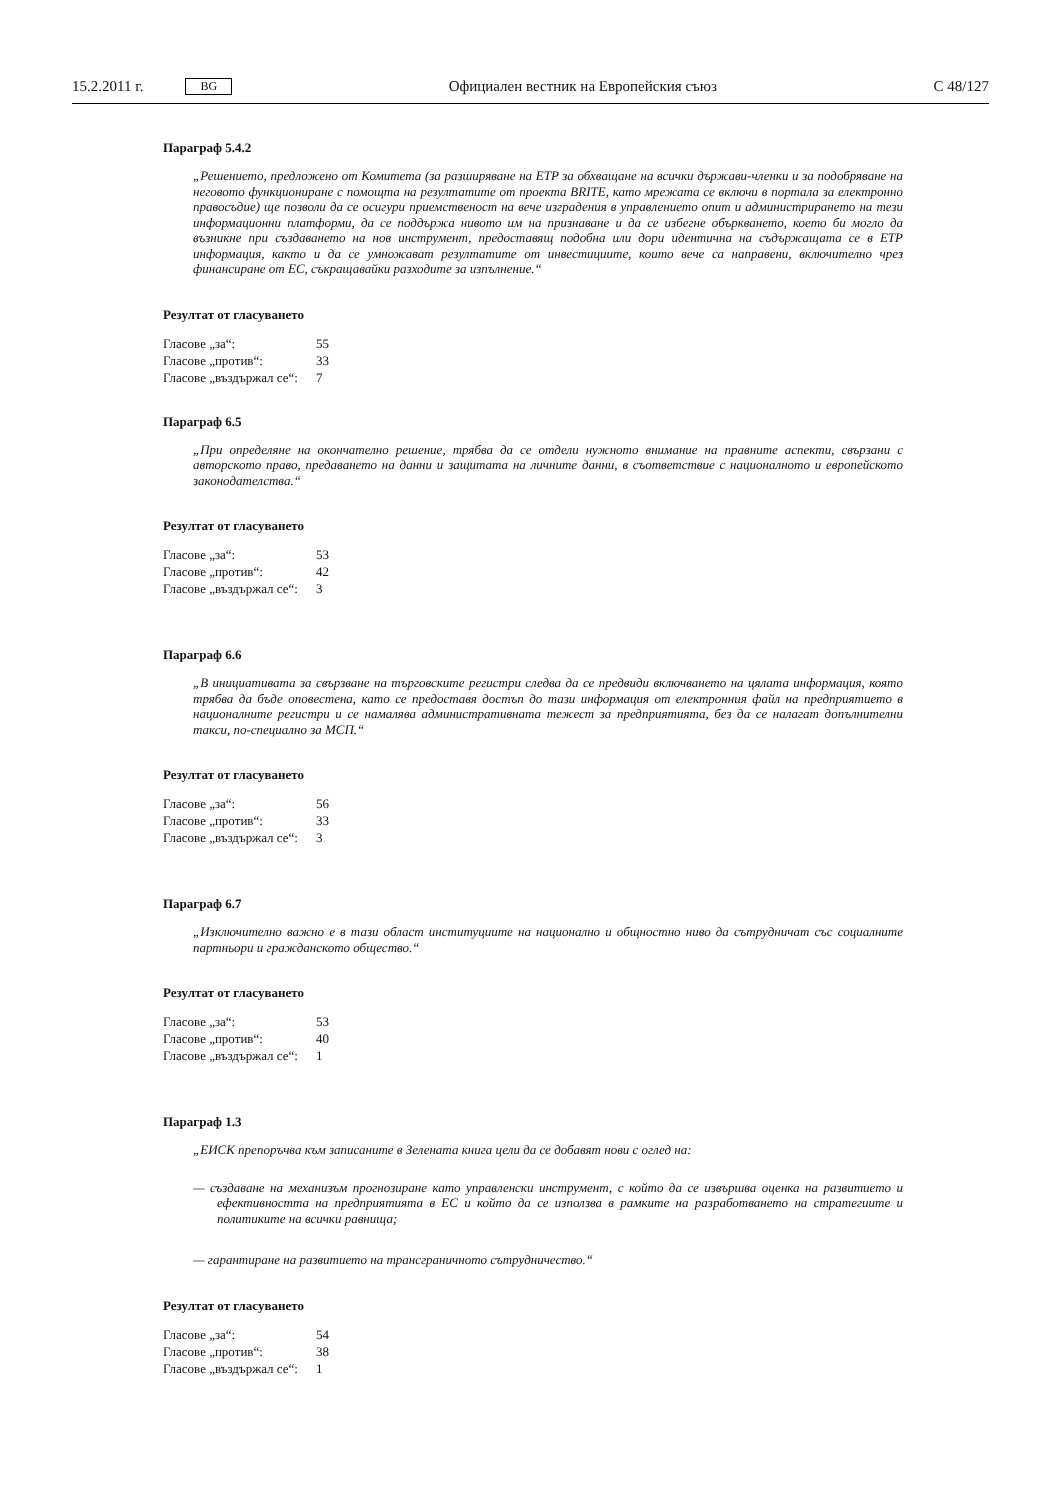15.2.2011 г. BG Официален вестник на Европейския съюз C 48/127
Параграф 5.4.2
„Решението, предложено от Комитета (за разширяване на ETP за обхващане на всички държави-членки и за подобряване на неговото функциониране с помощта на резултатите от проекта BRITE, като мрежата се включи в портала за електронно правосъдие) ще позволи да се осигури приемственост на вече изградения в управлението опит и администрирането на тези информационни платформи, да се поддържа нивото им на признаване и да се избегне объркването, което би могло да възникне при създаването на нов инструмент, предоставящ подобна или дори идентична на съдържащата се в ETP информация, както и да се умножават резултатите от инвестициите, които вече са направени, включително чрез финансиране от ЕС, съкращавайки разходите за изпълнение.“
Резултат от гласуването
| Гласове „за“: | 55 |
| Гласове „против“: | 33 |
| Гласове „въздържал се“: | 7 |
Параграф 6.5
„При определяне на окончателно решение, трябва да се отдели нужното внимание на правните аспекти, свързани с авторското право, предаването на данни и защитата на личните данни, в съответствие с националното и европейското законодателства.“
Резултат от гласуването
| Гласове „за“: | 53 |
| Гласове „против“: | 42 |
| Гласове „въздържал се“: | 3 |
Параграф 6.6
„В инициативата за свързване на търговските регистри следва да се предвиди включването на цялата информация, която трябва да бъде оповестена, като се предоставя достъп до тази информация от електронния файл на предприятието в националните регистри и се намалява административната тежест за предприятията, без да се налагат допълнителни такси, по-специално за МСП.“
Резултат от гласуването
| Гласове „за“: | 56 |
| Гласове „против“: | 33 |
| Гласове „въздържал се“: | 3 |
Параграф 6.7
„Изключително важно е в тази област институциите на национално и общностно ниво да сътрудничат със социалните партньори и гражданското общество.“
Резултат от гласуването
| Гласове „за“: | 53 |
| Гласове „против“: | 40 |
| Гласове „въздържал се“: | 1 |
Параграф 1.3
„ЕИСК препоръчва към записаните в Зелената книга цели да се добавят нови с оглед на:
— създаване на механизъм прогнозиране като управленски инструмент, с който да се извършва оценка на развитието и ефективността на предприятията в ЕС и който да се използва в рамките на разработването на стратегиите и политиките на всички равнища;
— гарантиране на развитието на трансграничното сътрудничество.“
Резултат от гласуването
| Гласове „за“: | 54 |
| Гласове „против“: | 38 |
| Гласове „въздържал се“: | 1 |